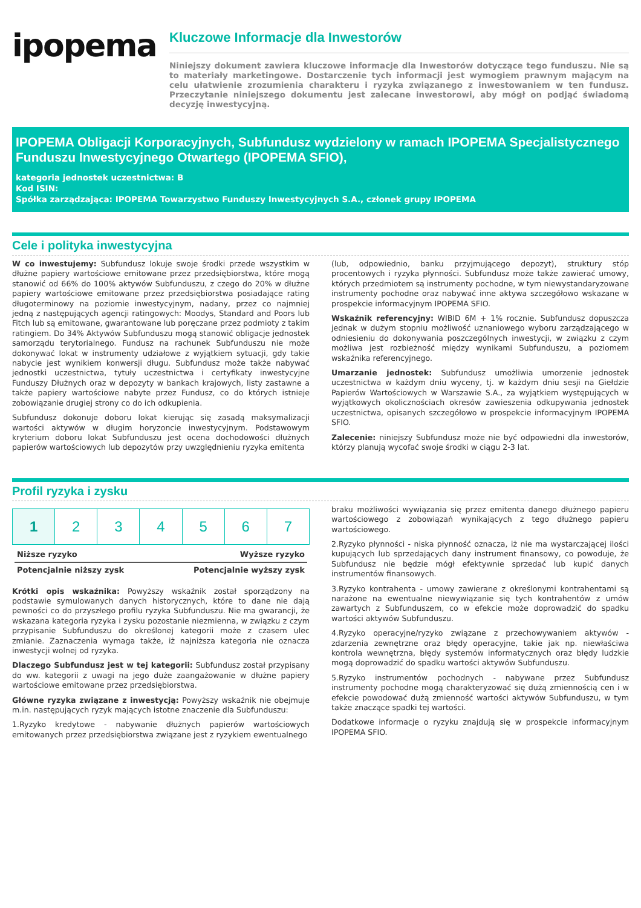ipopema
Kluczowe Informacje dla Inwestorów
Niniejszy dokument zawiera kluczowe informacje dla Inwestorów dotyczące tego funduszu. Nie są to materiały marketingowe. Dostarczenie tych informacji jest wymogiem prawnym mającym na celu ułatwienie zrozumienia charakteru i ryzyka związanego z inwestowaniem w ten fundusz. Przeczytanie niniejszego dokumentu jest zalecane inwestorowi, aby mógł on podjąć świadomą decyzję inwestycyjną.
IPOPEMA Obligacji Korporacyjnych, Subfundusz wydzielony w ramach IPOPEMA Specjalistycznego Funduszu Inwestycyjnego Otwartego (IPOPEMA SFIO),
kategoria jednostek uczestnictwa: B
Kod ISIN:
Spółka zarządzająca: IPOPEMA Towarzystwo Funduszy Inwestycyjnych S.A., członek grupy IPOPEMA
Cele i polityka inwestycyjna
W co inwestujemy: Subfundusz lokuje swoje środki przede wszystkim w dłużne papiery wartościowe emitowane przez przedsiębiorstwa, które mogą stanowić od 66% do 100% aktywów Subfunduszu, z czego do 20% w dłużne papiery wartościowe emitowane przez przedsiębiorstwa posiadające rating długoterminowy na poziomie inwestycyjnym, nadany, przez co najmniej jedną z następujących agencji ratingowych: Moodys, Standard and Poors lub Fitch lub są emitowane, gwarantowane lub poręczane przez podmioty z takim ratingiem. Do 34% Aktywów Subfunduszu mogą stanowić obligacje jednostek samorządu terytorialnego. Fundusz na rachunek Subfunduszu nie może dokonywać lokat w instrumenty udziałowe z wyjątkiem sytuacji, gdy takie nabycie jest wynikiem konwersji długu. Subfundusz może także nabywać jednostki uczestnictwa, tytuły uczestnictwa i certyfikaty inwestycyjne Funduszy Dłużnych oraz w depozyty w bankach krajowych, listy zastawne a także papiery wartościowe nabyte przez Fundusz, co do których istnieje zobowiązanie drugiej strony co do ich odkupienia.
Subfundusz dokonuje doboru lokat kierując się zasadą maksymalizacji wartości aktywów w długim horyzoncie inwestycyjnym. Podstawowym kryterium doboru lokat Subfunduszu jest ocena dochodowości dłużnych papierów wartościowych lub depozytów przy uwzględnieniu ryzyka emitenta
(lub, odpowiednio, banku przyjmującego depozyt), struktury stóp procentowych i ryzyka płynności. Subfundusz może także zawierać umowy, których przedmiotem są instrumenty pochodne, w tym niewystandaryzowane instrumenty pochodne oraz nabywać inne aktywa szczegółowo wskazane w prospekcie informacyjnym IPOPEMA SFIO.
Wskaźnik referencyjny: WIBID 6M + 1% rocznie. Subfundusz dopuszcza jednak w dużym stopniu możliwość uznaniowego wyboru zarządzającego w odniesieniu do dokonywania poszczególnych inwestycji, w związku z czym możliwa jest rozbieżność między wynikami Subfunduszu, a poziomem wskaźnika referencyjnego.
Umarzanie jednostek: Subfundusz umożliwia umorzenie jednostek uczestnictwa w każdym dniu wyceny, tj. w każdym dniu sesji na Giełdzie Papierów Wartościowych w Warszawie S.A., za wyjątkiem występujących w wyjątkowych okolicznościach okresów zawieszenia odkupywania jednostek uczestnictwa, opisanych szczegółowo w prospekcie informacyjnym IPOPEMA SFIO.
Zalecenie: niniejszy Subfundusz może nie być odpowiedni dla inwestorów, którzy planują wycofać swoje środki w ciągu 2-3 lat.
Profil ryzyka i zysku
| 1 | 2 | 3 | 4 | 5 | 6 | 7 |
Niższe ryzyko Wyższe ryzyko
Potencjalnie niższy zysk Potencjalnie wyższy zysk
Krótki opis wskaźnika: Powyższy wskaźnik został sporządzony na podstawie symulowanych danych historycznych, które to dane nie dają pewności co do przyszłego profilu ryzyka Subfunduszu. Nie ma gwarancji, że wskazana kategoria ryzyka i zysku pozostanie niezmienna, w związku z czym przypisanie Subfunduszu do określonej kategorii może z czasem ulec zmianie. Zaznaczenia wymaga także, iż najniższa kategoria nie oznacza inwestycji wolnej od ryzyka.
Dlaczego Subfundusz jest w tej kategorii: Subfundusz został przypisany do ww. kategorii z uwagi na jego duże zaangażowanie w dłużne papiery wartościowe emitowane przez przedsiębiorstwa.
Główne ryzyka związane z inwestycją: Powyższy wskaźnik nie obejmuje m.in. następujących ryzyk mających istotne znaczenie dla Subfunduszu:
1.Ryzyko kredytowe - nabywanie dłużnych papierów wartościowych emitowanych przez przedsiębiorstwa związane jest z ryzykiem ewentualnego
braku możliwości wywiązania się przez emitenta danego dłużnego papieru wartościowego z zobowiązań wynikających z tego dłużnego papieru wartościowego.
2.Ryzyko płynności - niska płynność oznacza, iż nie ma wystarczającej ilości kupujących lub sprzedających dany instrument finansowy, co powoduje, że Subfundusz nie będzie mógł efektywnie sprzedać lub kupić danych instrumentów finansowych.
3.Ryzyko kontrahenta - umowy zawierane z określonymi kontrahentami są narażone na ewentualne niewywiązanie się tych kontrahentów z umów zawartych z Subfunduszem, co w efekcie może doprowadzić do spadku wartości aktywów Subfunduszu.
4.Ryzyko operacyjne/ryzyko związane z przechowywaniem aktywów - zdarzenia zewnętrzne oraz błędy operacyjne, takie jak np. niewłaściwa kontrola wewnętrzna, błędy systemów informatycznych oraz błędy ludzkie mogą doprowadzić do spadku wartości aktywów Subfunduszu.
5.Ryzyko instrumentów pochodnych - nabywane przez Subfundusz instrumenty pochodne mogą charakteryzować się dużą zmiennością cen i w efekcie powodować dużą zmienność wartości aktywów Subfunduszu, w tym także znaczące spadki tej wartości.
Dodatkowe informacje o ryzyku znajdują się w prospekcie informacyjnym IPOPEMA SFIO.